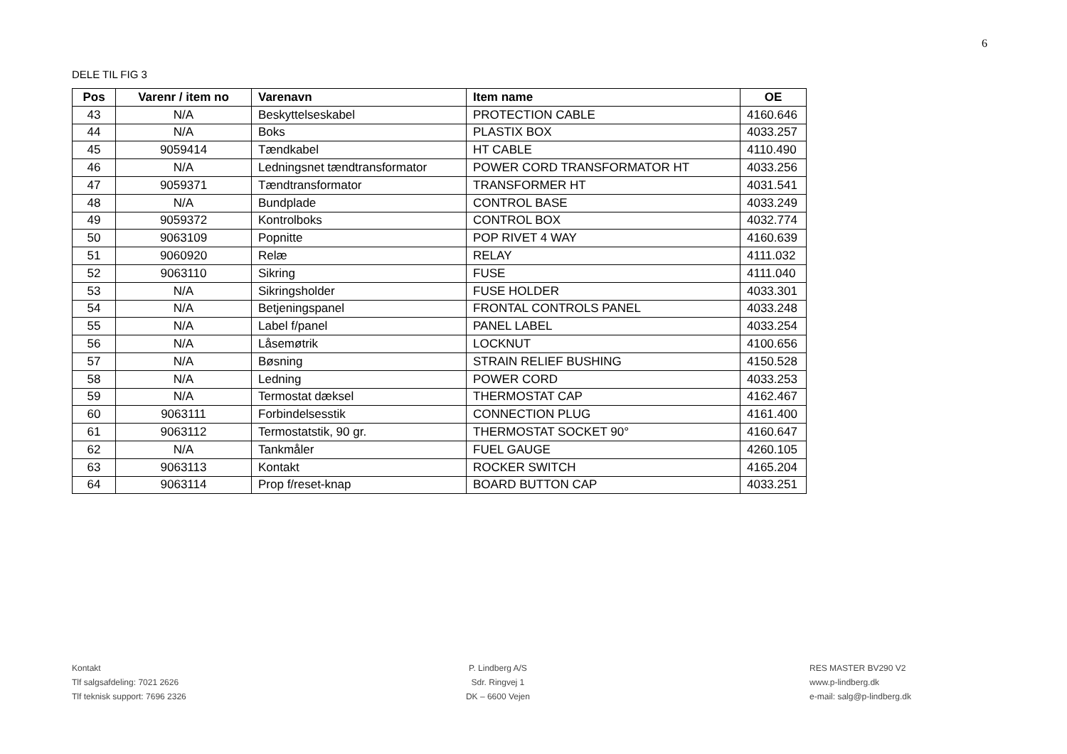6
DELE TIL FIG 3
| Pos | Varenr / item no | Varenavn | Item name | OE |
| --- | --- | --- | --- | --- |
| 43 | N/A | Beskyttelseskabel | PROTECTION CABLE | 4160.646 |
| 44 | N/A | Boks | PLASTIX BOX | 4033.257 |
| 45 | 9059414 | Tændkabel | HT CABLE | 4110.490 |
| 46 | N/A | Ledningsnet tændtransformator | POWER CORD TRANSFORMATOR HT | 4033.256 |
| 47 | 9059371 | Tændtransformator | TRANSFORMER HT | 4031.541 |
| 48 | N/A | Bundplade | CONTROL BASE | 4033.249 |
| 49 | 9059372 | Kontrolboks | CONTROL BOX | 4032.774 |
| 50 | 9063109 | Popnitte | POP RIVET 4 WAY | 4160.639 |
| 51 | 9060920 | Relæ | RELAY | 4111.032 |
| 52 | 9063110 | Sikring | FUSE | 4111.040 |
| 53 | N/A | Sikringsholder | FUSE HOLDER | 4033.301 |
| 54 | N/A | Betjeningspanel | FRONTAL CONTROLS PANEL | 4033.248 |
| 55 | N/A | Label f/panel | PANEL LABEL | 4033.254 |
| 56 | N/A | Låsemøtrik | LOCKNUT | 4100.656 |
| 57 | N/A | Bøsning | STRAIN RELIEF BUSHING | 4150.528 |
| 58 | N/A | Ledning | POWER CORD | 4033.253 |
| 59 | N/A | Termostat dæksel | THERMOSTAT CAP | 4162.467 |
| 60 | 9063111 | Forbindelsesstik | CONNECTION PLUG | 4161.400 |
| 61 | 9063112 | Termostatstik, 90 gr. | THERMOSTAT SOCKET 90° | 4160.647 |
| 62 | N/A | Tankmåler | FUEL GAUGE | 4260.105 |
| 63 | 9063113 | Kontakt | ROCKER SWITCH | 4165.204 |
| 64 | 9063114 | Prop f/reset-knap | BOARD BUTTON CAP | 4033.251 |
Kontakt
Tlf salgsafdeling: 7021 2626
Tlf teknisk support: 7696 2326
P. Lindberg A/S
Sdr. Ringvej 1
DK – 6600 Vejen
RES MASTER BV290 V2
www.p-lindberg.dk
e-mail: salg@p-lindberg.dk